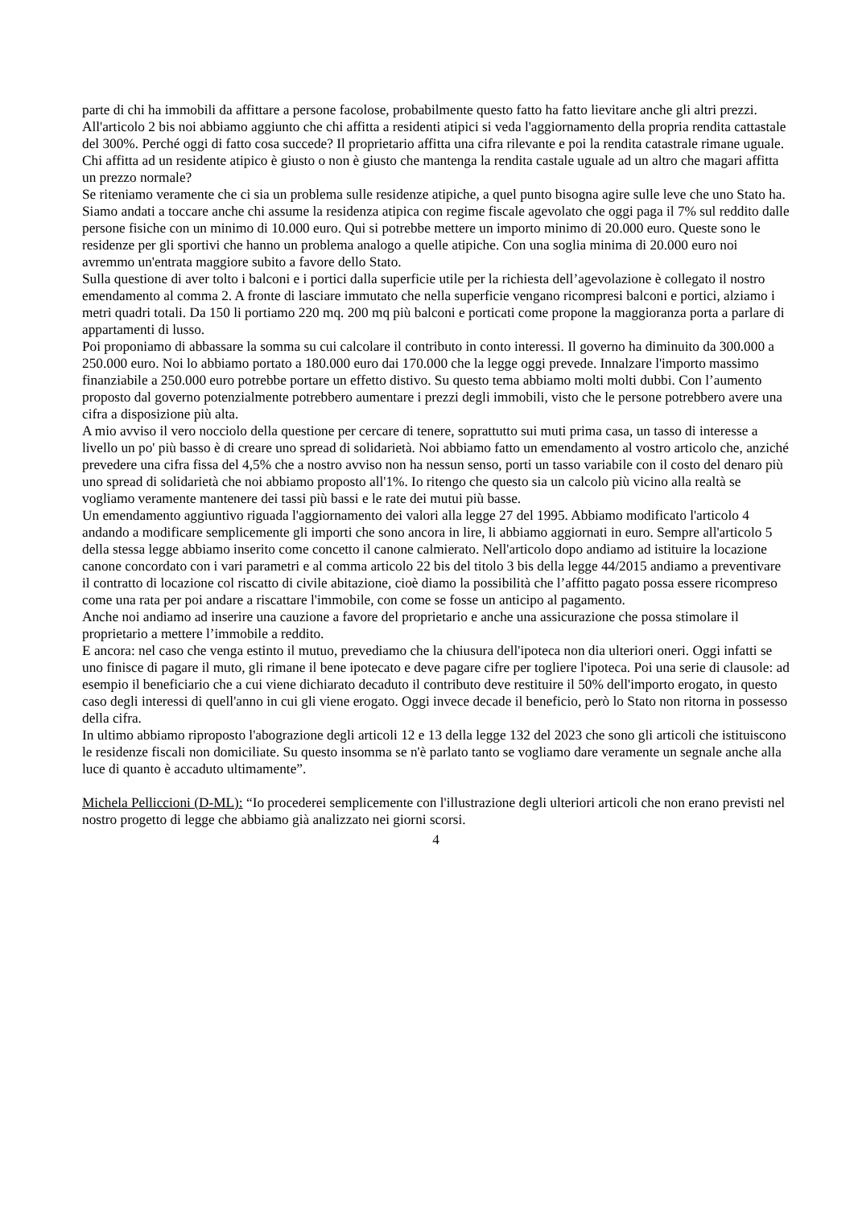parte di chi ha immobili da affittare a persone facolose, probabilmente questo fatto ha fatto lievitare anche gli altri prezzi.
All'articolo 2 bis noi abbiamo aggiunto che chi affitta a residenti atipici si veda l'aggiornamento della propria rendita cattastale del 300%. Perché oggi di fatto cosa succede? Il proprietario affitta una cifra rilevante e poi la rendita catastrale rimane uguale. Chi affitta ad un residente atipico è giusto o non è giusto che mantenga la rendita castale uguale ad un altro che magari affitta un prezzo normale?
Se riteniamo veramente che ci sia un problema sulle residenze atipiche, a quel punto bisogna agire sulle leve che uno Stato ha.
Siamo andati a toccare anche chi assume la residenza atipica con regime fiscale agevolato che oggi paga il 7% sul reddito dalle persone fisiche con un minimo di 10.000 euro. Qui si potrebbe mettere un importo minimo di 20.000 euro. Queste sono le residenze per gli sportivi che hanno un problema analogo a quelle atipiche. Con una soglia minima di 20.000 euro noi avremmo un'entrata maggiore subito a favore dello Stato.
Sulla questione di aver tolto i balconi e i portici dalla superficie utile per la richiesta dell’agevolazione è collegato il nostro emendamento al comma 2. A fronte di lasciare immutato che nella superficie vengano ricompresi balconi e portici, alziamo i metri quadri totali. Da 150 li portiamo 220 mq. 200 mq più balconi e porticati come propone la maggioranza porta a parlare di appartamenti di lusso.
Poi proponiamo di abbassare la somma su cui calcolare il contributo in conto interessi. Il governo ha diminuito da 300.000 a 250.000 euro. Noi lo abbiamo portato a 180.000 euro dai 170.000 che la legge oggi prevede. Innalzare l'importo massimo finanziabile a 250.000 euro potrebbe portare un effetto distivo. Su questo tema abbiamo molti molti dubbi. Con l’aumento proposto dal governo potenzialmente potrebbero aumentare i prezzi degli immobili, visto che le persone potrebbero avere una cifra a disposizione più alta.
A mio avviso il vero nocciolo della questione per cercare di tenere, soprattutto sui muti prima casa, un tasso di interesse a livello un po' più basso è di creare uno spread di solidarietà. Noi abbiamo fatto un emendamento al vostro articolo che, anziché prevedere una cifra fissa del 4,5% che a nostro avviso non ha nessun senso, porti un tasso variabile con il costo del denaro più uno spread di solidarietà che noi abbiamo proposto all'1%. Io ritengo che questo sia un calcolo più vicino alla realtà se vogliamo veramente mantenere dei tassi più bassi e le rate dei mutui più basse.
Un emendamento aggiuntivo riguada l'aggiornamento dei valori alla legge 27 del 1995. Abbiamo modificato l'articolo 4 andando a modificare semplicemente gli importi che sono ancora in lire, li abbiamo aggiornati in euro. Sempre all'articolo 5 della stessa legge abbiamo inserito come concetto il canone calmierato. Nell'articolo dopo andiamo ad istituire la locazione canone concordato con i vari parametri e al comma articolo 22 bis del titolo 3 bis della legge 44/2015 andiamo a preventivare il contratto di locazione col riscatto di civile abitazione, cioè diamo la possibilità che l’affitto pagato possa essere ricompreso come una rata per poi andare a riscattare l'immobile, con come se fosse un anticipo al pagamento.
Anche noi andiamo ad inserire una cauzione a favore del proprietario e anche una assicurazione che possa stimolare il proprietario a mettere l’immobile a reddito.
E ancora: nel caso che venga estinto il mutuo, prevediamo che la chiusura dell'ipoteca non dia ulteriori oneri. Oggi infatti se uno finisce di pagare il muto, gli rimane il bene ipotecato e deve pagare cifre per togliere l'ipoteca. Poi una serie di clausole: ad esempio il beneficiario che a cui viene dichiarato decaduto il contributo deve restituire il 50% dell'importo erogato, in questo caso degli interessi di quell'anno in cui gli viene erogato. Oggi invece decade il beneficio, però lo Stato non ritorna in possesso della cifra.
In ultimo abbiamo riproposto l'abograzione degli articoli 12 e 13 della legge 132 del 2023 che sono gli articoli che istituiscono le residenze fiscali non domiciliate. Su questo insomma se n'è parlato tanto se vogliamo dare veramente un segnale anche alla luce di quanto è accaduto ultimamente”.
Michela Pelliccioni (D-ML): “Io procederei semplicemente con l'illustrazione degli ulteriori articoli che non erano previsti nel nostro progetto di legge che abbiamo già analizzato nei giorni scorsi.
4